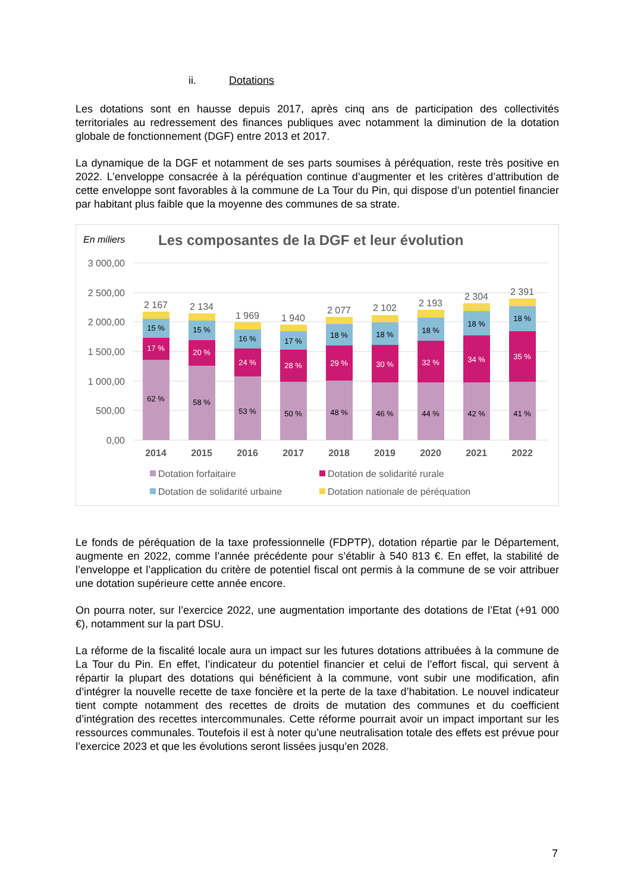ii. Dotations
Les dotations sont en hausse depuis 2017, après cinq ans de participation des collectivités territoriales au redressement des finances publiques avec notamment la diminution de la dotation globale de fonctionnement (DGF) entre 2013 et 2017.
La dynamique de la DGF et notamment de ses parts soumises à péréquation, reste très positive en 2022. L’enveloppe consacrée à la péréquation continue d’augmenter et les critères d’attribution de cette enveloppe sont favorables à la commune de La Tour du Pin, qui dispose d’un potentiel financier par habitant plus faible que la moyenne des communes de sa strate.
En miliers
Les composantes de la DGF et leur évolution
3 000,00
2 500,00
2 000,00
1 500,00
1 000,00
500,00
0,00
2 167
15 %
17 %
62 %
2014
2 134
15 %
20 %
58 %
2015
1 969
16 %
24 %
53 %
2016
1 940
17 %
28 %
50 %
2017
2 077
18 %
29 %
48 %
2018
2 102
18 %
30 %
46 %
2019
2 193
18 %
32 %
44 %
2020
2 304
18 %
34 %
42 %
2021
2 391
18 %
35 %
41 %
2022
Dotation forfaitaire
Dotation de solidarité rurale
Dotation de solidarité urbaine
Dotation nationale de péréquation
Le fonds de péréquation de la taxe professionnelle (FDPTP), dotation répartie par le Département, augmente en 2022, comme l’année précédente pour s’établir à 540 813 €. En effet, la stabilité de l’enveloppe et l’application du critère de potentiel fiscal ont permis à la commune de se voir attribuer une dotation supérieure cette année encore.
On pourra noter, sur l’exercice 2022, une augmentation importante des dotations de l’Etat (+91 000 €), notamment sur la part DSU.
La réforme de la fiscalité locale aura un impact sur les futures dotations attribuées à la commune de La Tour du Pin. En effet, l’indicateur du potentiel financier et celui de l’effort fiscal, qui servent à répartir la plupart des dotations qui bénéficient à la commune, vont subir une modification, afin d’intégrer la nouvelle recette de taxe foncière et la perte de la taxe d’habitation. Le nouvel indicateur tient compte notamment des recettes de droits de mutation des communes et du coefficient d’intégration des recettes intercommunales. Cette réforme pourrait avoir un impact important sur les ressources communales. Toutefois il est à noter qu’une neutralisation totale des effets est prévue pour l’exercice 2023 et que les évolutions seront lissées jusqu’en 2028.
7